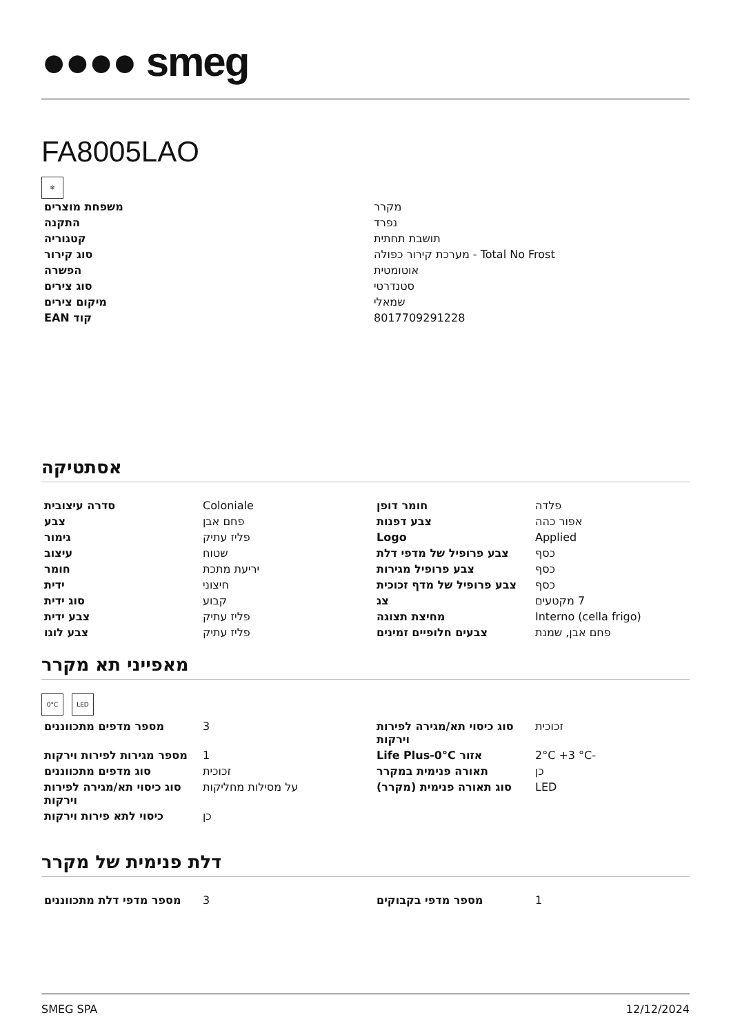●●●● smeg
FA8005LAO
❄
| משפחת מוצרים | מקרר |
| התקנה | נפרד |
| קטגוריה | תושבת תחתית |
| סוג קירור | Total No Frost - מערכת קירור כפולה |
| הפשרה | אוטומטית |
| סוג צירים | סטנדרטי |
| מיקום צירים | שמאלי |
| קוד EAN | 8017709291228 |
אסתטיקה
| סדרה עיצובית | Coloniale | חומר דופן | פלדה |
| צבע | פחם אבן | צבע דפנות | אפור כהה |
| גימור | פליז עתיק | Logo | Applied |
| עיצוב | שטוח | צבע פרופיל של מדפי דלת | כסף |
| חומר | יריעת מתכת | צבע פרופיל מגירות | כסף |
| ידית | חיצוני | צבע פרופיל של מדף זכוכית | כסף |
| סוג ידית | קבוע | צג | 7 מקטעים |
| צבע ידית | פליז עתיק | מחיצת תצוגה | Interno (cella frigo) |
| צבע לוגו | פליז עתיק | צבעים חלופיים זמינים | פחם אבן, שמנת |
מאפייני תא מקרר
0°C LED
| מספר מדפים מתכווננים | 3 | סוג כיסוי תא/מגירה לפירות וירקות | זכוכית |
| מספר מגירות לפירות וירקות | 1 | אזור Life Plus-0°C | -2°C +3 °C |
| סוג מדפים מתכווננים | זכוכית | תאורה פנימית במקרר | כן |
| סוג כיסוי תא/מגירה לפירות וירקות | על מסילות מחליקות | סוג תאורה פנימית (מקרר) | LED |
| כיסוי לתא פירות וירקות | כן | | |
דלת פנימית של מקרר
| מספר מדפי דלת מתכווננים | 3 | מספר מדפי בקבוקים | 1 |
SMEG SPA 12/12/2024